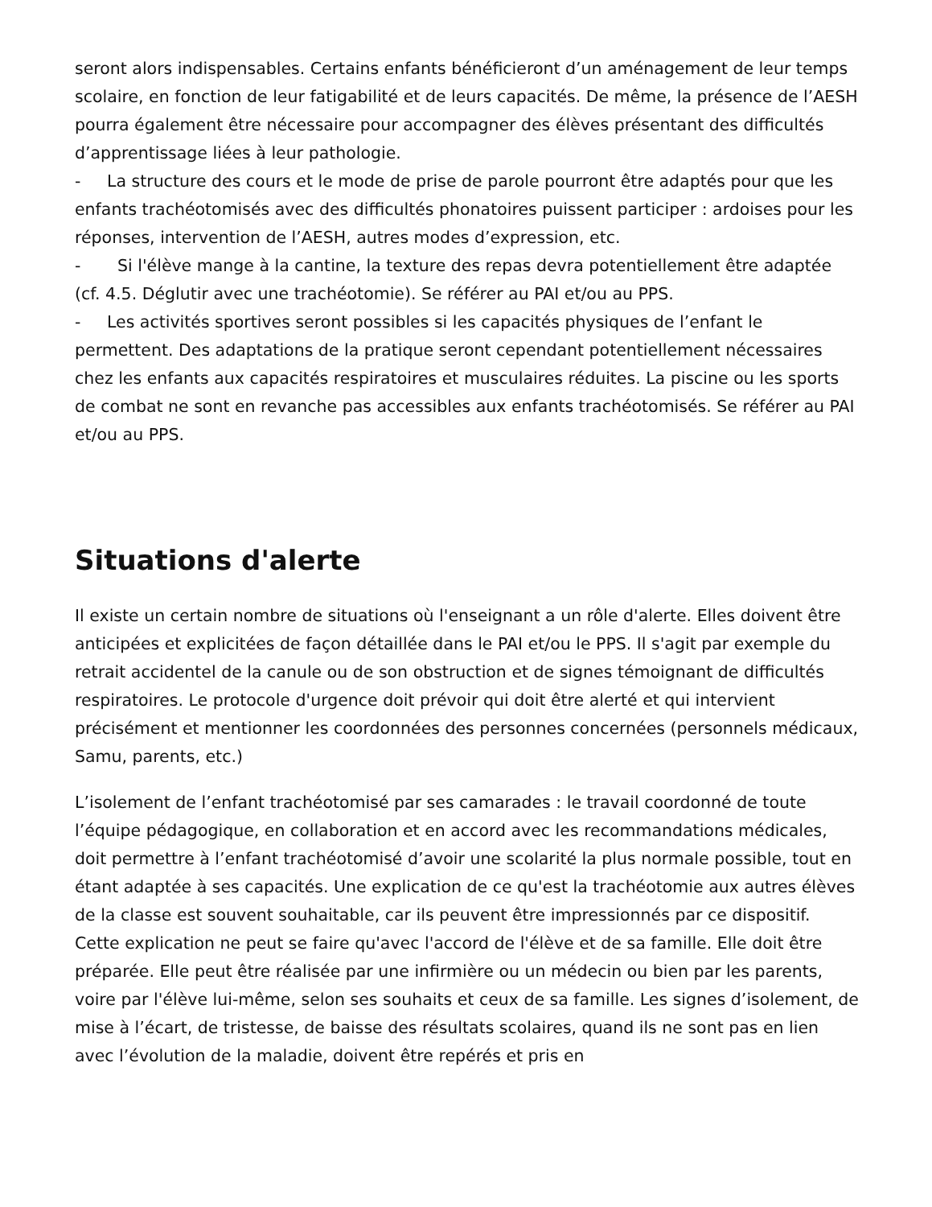seront alors indispensables. Certains enfants bénéficieront d’un aménagement de leur temps scolaire, en fonction de leur fatigabilité et de leurs capacités. De même, la présence de l’AESH pourra également être nécessaire pour accompagner des élèves présentant des difficultés d’apprentissage liées à leur pathologie.
- La structure des cours et le mode de prise de parole pourront être adaptés pour que les enfants trachéotomisés avec des difficultés phonatoires puissent participer : ardoises pour les réponses, intervention de l’AESH, autres modes d’expression, etc.
- Si l'élève mange à la cantine, la texture des repas devra potentiellement être adaptée (cf. 4.5. Déglutir avec une trachéotomie). Se référer au PAI et/ou au PPS.
- Les activités sportives seront possibles si les capacités physiques de l’enfant le permettent. Des adaptations de la pratique seront cependant potentiellement nécessaires chez les enfants aux capacités respiratoires et musculaires réduites. La piscine ou les sports de combat ne sont en revanche pas accessibles aux enfants trachéotomisés. Se référer au PAI et/ou au PPS.
Situations d'alerte
Il existe un certain nombre de situations où l'enseignant a un rôle d'alerte. Elles doivent être anticipées et explicitées de façon détaillée dans le PAI et/ou le PPS. Il s'agit par exemple du retrait accidentel de la canule ou de son obstruction et de signes témoignant de difficultés respiratoires. Le protocole d'urgence doit prévoir qui doit être alerté et qui intervient précisément et mentionner les coordonnées des personnes concernées (personnels médicaux, Samu, parents, etc.)
L’isolement de l’enfant trachéotomisé par ses camarades : le travail coordonné de toute l’équipe pédagogique, en collaboration et en accord avec les recommandations médicales, doit permettre à l’enfant trachéotomisé d’avoir une scolarité la plus normale possible, tout en étant adaptée à ses capacités. Une explication de ce qu'est la trachéotomie aux autres élèves de la classe est souvent souhaitable, car ils peuvent être impressionnés par ce dispositif. Cette explication ne peut se faire qu'avec l'accord de l'élève et de sa famille. Elle doit être préparée. Elle peut être réalisée par une infirmière ou un médecin ou bien par les parents, voire par l'élève lui-même, selon ses souhaits et ceux de sa famille. Les signes d’isolement, de mise à l’écart, de tristesse, de baisse des résultats scolaires, quand ils ne sont pas en lien avec l’évolution de la maladie, doivent être repérés et pris en